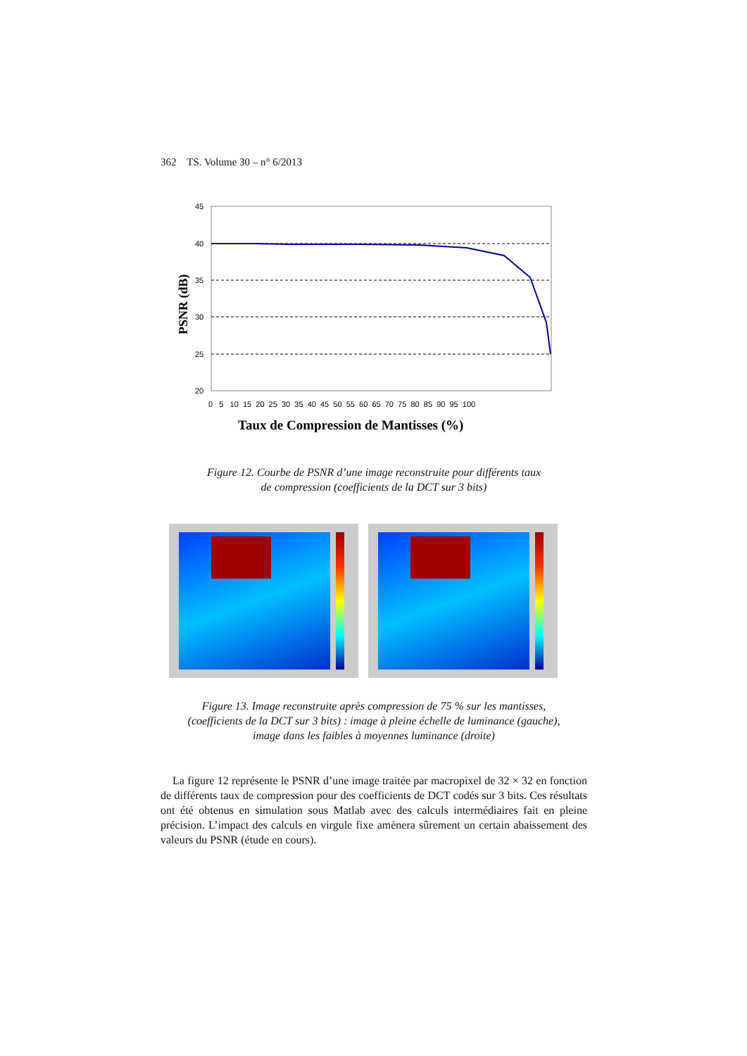362 TS. Volume 30 – n° 6/2013
PSNR (dB)
45
40
35
30
25
20
0 5 10 15 20 25 30 35 40 45 50 55 60 65 70 75 80 85 90 95 100
Taux de Compression de Mantisses (%)
Figure 12. Courbe de PSNR d’une image reconstruite pour différents taux
de compression (coefficients de la DCT sur 3 bits)
Figure 13. Image reconstruite après compression de 75 % sur les mantisses,
(coefficients de la DCT sur 3 bits) : image à pleine échelle de luminance (gauche),
image dans les faibles à moyennes luminance (droite)
La figure 12 représente le PSNR d’une image traitée par macropixel de 32 × 32 en fonction de différents taux de compression pour des coefficients de DCT codés sur 3 bits. Ces résultats ont été obtenus en simulation sous Matlab avec des calculs intermédiaires fait en pleine précision. L’impact des calculs en virgule fixe amènera sûrement un certain abaissement des valeurs du PSNR (étude en cours).